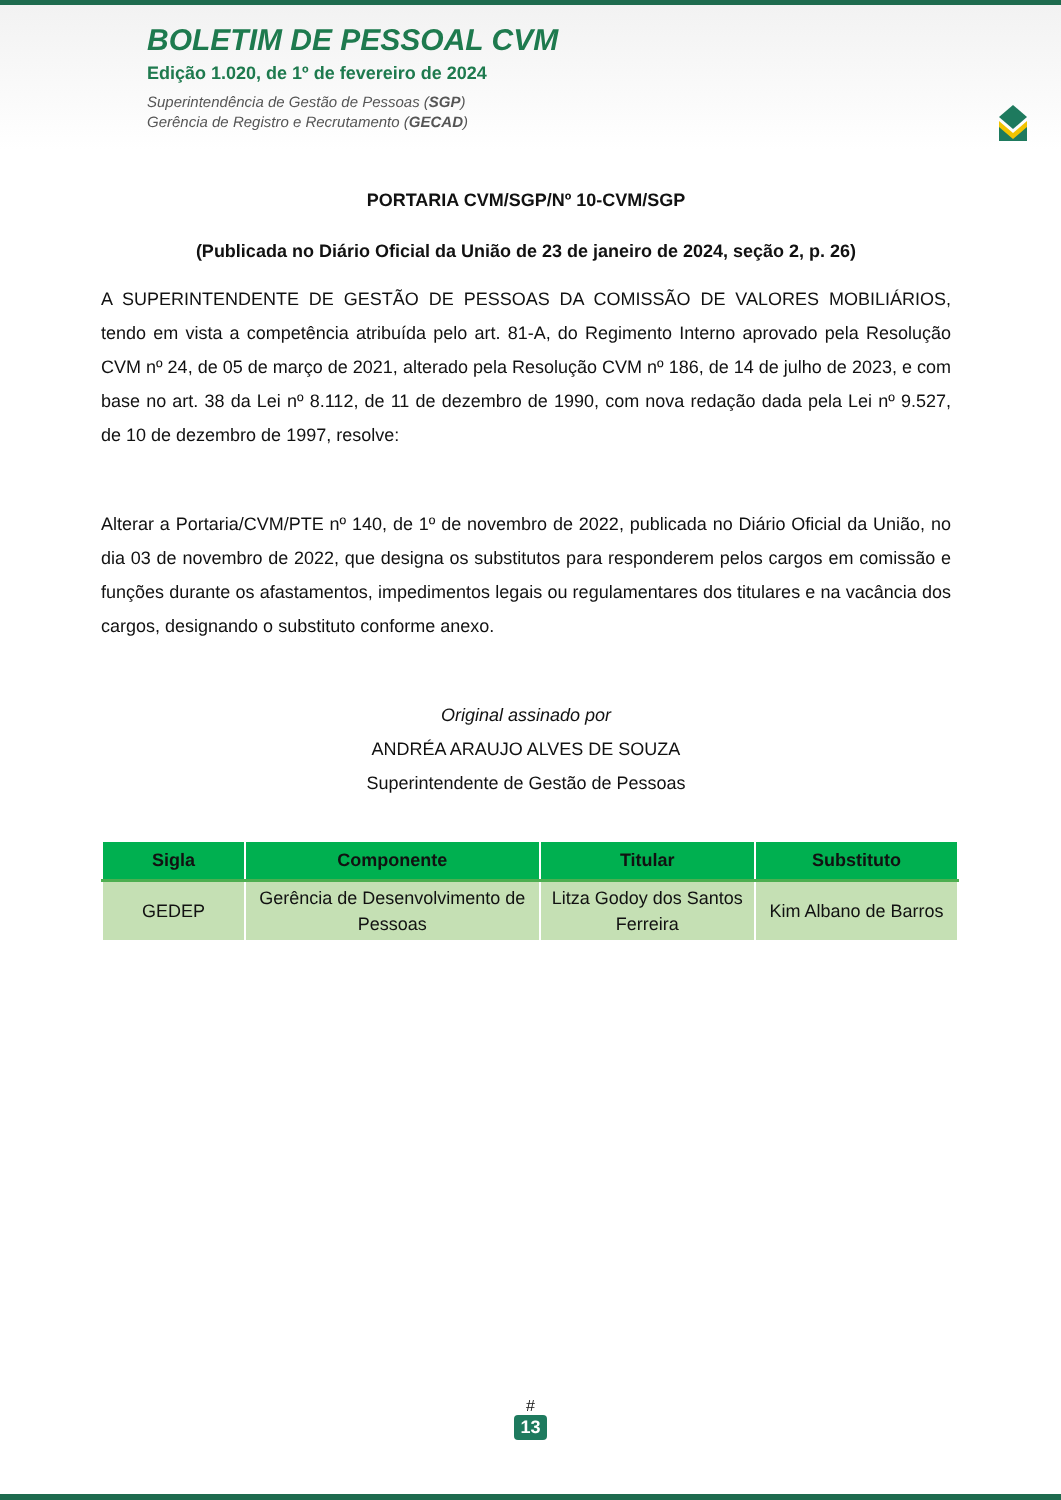BOLETIM DE PESSOAL CVM
Edição 1.020, de 1º de fevereiro de 2024
Superintendência de Gestão de Pessoas (SGP)
Gerência de Registro e Recrutamento (GECAD)
PORTARIA CVM/SGP/Nº 10-CVM/SGP
(Publicada no Diário Oficial da União de 23 de janeiro de 2024, seção 2, p. 26)
A SUPERINTENDENTE DE GESTÃO DE PESSOAS DA COMISSÃO DE VALORES MOBILIÁRIOS, tendo em vista a competência atribuída pelo art. 81-A, do Regimento Interno aprovado pela Resolução CVM nº 24, de 05 de março de 2021, alterado pela Resolução CVM nº 186, de 14 de julho de 2023, e com base no art. 38 da Lei nº 8.112, de 11 de dezembro de 1990, com nova redação dada pela Lei nº 9.527, de 10 de dezembro de 1997, resolve:
Alterar a Portaria/CVM/PTE nº 140, de 1º de novembro de 2022, publicada no Diário Oficial da União, no dia 03 de novembro de 2022, que designa os substitutos para responderem pelos cargos em comissão e funções durante os afastamentos, impedimentos legais ou regulamentares dos titulares e na vacância dos cargos, designando o substituto conforme anexo.
Original assinado por
ANDRÉA ARAUJO ALVES DE SOUZA
Superintendente de Gestão de Pessoas
| Sigla | Componente | Titular | Substituto |
| --- | --- | --- | --- |
| GEDEP | Gerência de Desenvolvimento de Pessoas | Litza Godoy dos Santos Ferreira | Kim Albano de Barros |
#
13